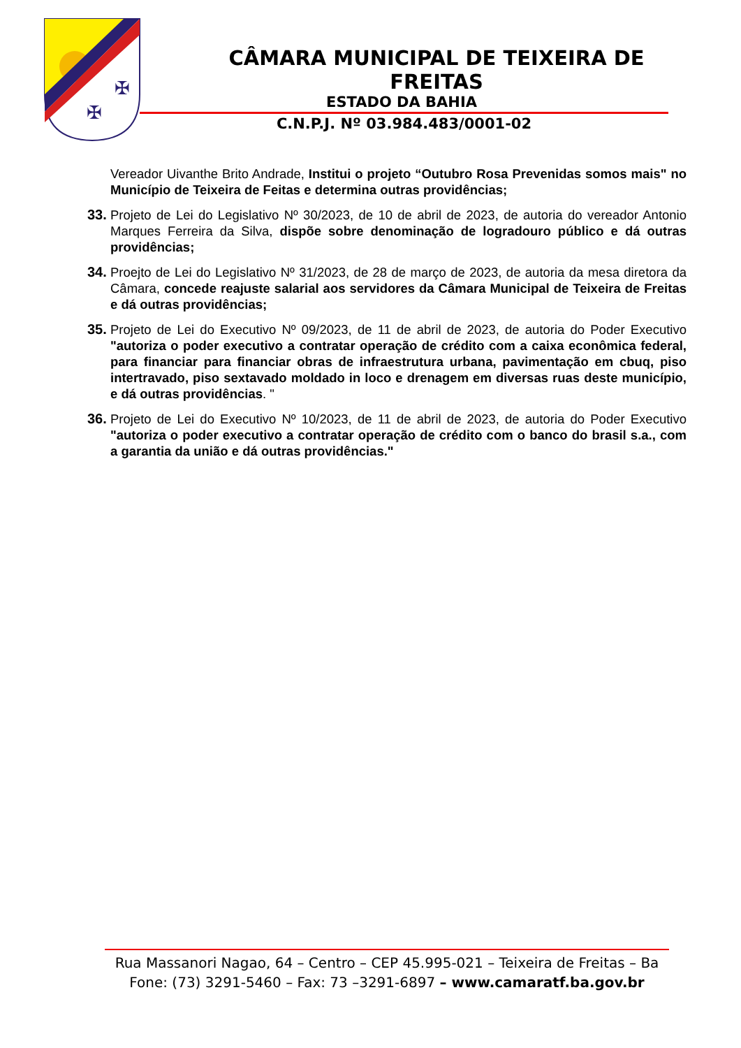✠
✠
CÂMARA MUNICIPAL DE TEIXEIRA DE FREITAS
ESTADO DA BAHIA
C.N.P.J. Nº 03.984.483/0001-02
Vereador Uivanthe Brito Andrade, Institui o projeto “Outubro Rosa Prevenidas somos mais" no Município de Teixeira de Feitas e determina outras providências;
33.
Projeto de Lei do Legislativo Nº 30/2023, de 10 de abril de 2023, de autoria do vereador Antonio Marques Ferreira da Silva, dispõe sobre denominação de logradouro público e dá outras providências;
34.
Proejto de Lei do Legislativo Nº 31/2023, de 28 de março de 2023, de autoria da mesa diretora da Câmara, concede reajuste salarial aos servidores da Câmara Municipal de Teixeira de Freitas e dá outras providências;
35.
Projeto de Lei do Executivo Nº 09/2023, de 11 de abril de 2023, de autoria do Poder Executivo "autoriza o poder executivo a contratar operação de crédito com a caixa econômica federal, para financiar para financiar obras de infraestrutura urbana, pavimentação em cbuq, piso intertravado, piso sextavado moldado in loco e drenagem em diversas ruas deste município, e dá outras providências. "
36.
Projeto de Lei do Executivo Nº 10/2023, de 11 de abril de 2023, de autoria do Poder Executivo "autoriza o poder executivo a contratar operação de crédito com o banco do brasil s.a., com a garantia da união e dá outras providências."
Rua Massanori Nagao, 64 – Centro – CEP 45.995-021 – Teixeira de Freitas – Ba
Fone: (73) 3291-5460 – Fax: 73 –3291-6897 – www.camaratf.ba.gov.br